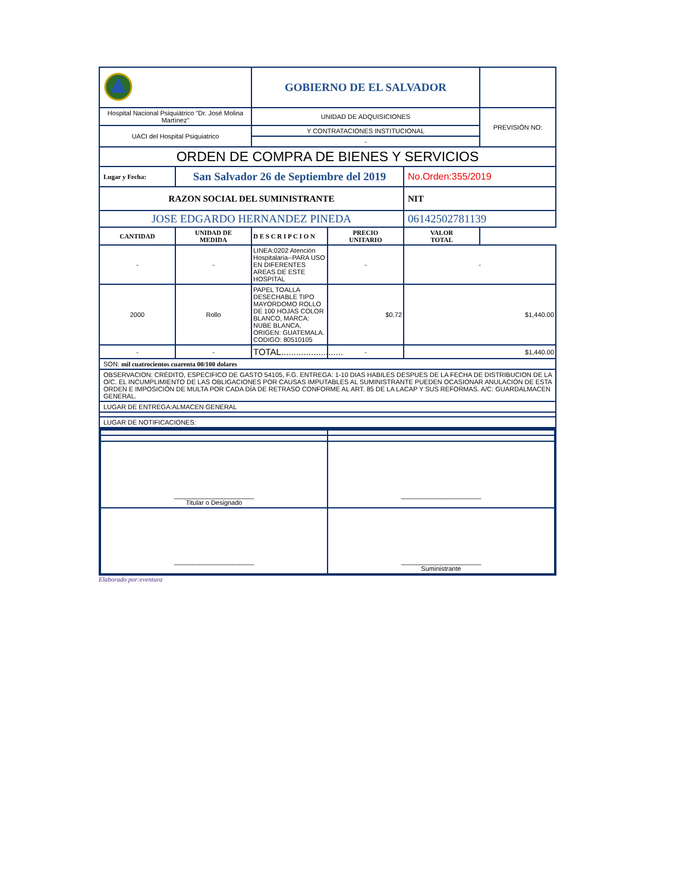| | | GOBIERNO DE EL SALVADOR | | | |
| Hospital Nacional Psiquiátrico "Dr. José Molina Martínez" | | UNIDAD DE ADQUISICIONES | | | PREVISIÓN NO: |
| UACI del Hospital Psiquiatrico | | Y CONTRATACIONES INSTITUCIONAL | | | |
| | | - | | | |
| ORDEN DE COMPRA DE BIENES Y SERVICIOS | | | | | |
| Lugar y Fecha: | San Salvador 26 de Septiembre del 2019 | | | No.Orden:355/2019 | |
| RAZON SOCIAL DEL SUMINISTRANTE | | | | NIT | |
| JOSE EDGARDO HERNANDEZ PINEDA | | | | 06142502781139 | |
| CANTIDAD | UNIDAD DE MEDIDA | D E S C R I P C I O N | PRECIO UNITARIO | VALOR TOTAL | |
| - | - | LINEA:0202 Atención Hospitalaria--PARA USO EN DIFERENTES AREAS DE ESTE HOSPITAL | - | - | |
| 2000 | Rollo | PAPEL TOALLA DESECHABLE TIPO MAYORDOMO ROLLO DE 100 HOJAS COLOR BLANCO, MARCA: NUBE BLANCA, ORIGEN: GUATEMALA. CODIGO: 80510105 | $0.72 | $1,440.00 | |
| - | - | TOTAL......................... | - | $1,440.00 | |
| SON: mil cuatrocientos cuarenta 00/100 dolares | | | | | |
| OBSERVACION: CRÉDITO, ESPECIFICO DE GASTO 54105, F.G. ENTREGA: 1-10 DIAS HABILES DESPUES DE LA FECHA DE DISTRIBUCION DE LA O/C. EL INCUMPLIMIENTO DE LAS OBLIGACIONES POR CAUSAS IMPUTABLES AL SUMINISTRANTE PUEDEN OCASIONAR ANULACIÓN DE ESTA ORDEN E IMPOSICIÓN DE MULTA POR CADA DÍA DE RETRASO CONFORME AL ART. 85 DE LA LACAP Y SUS REFORMAS. A/C: GUARDALMACEN GENERAL. | | | | | |
| LUGAR DE ENTREGA:ALMACEN GENERAL | | | | | |
| LUGAR DE NOTIFICACIONES: | | | | | |
| ______________________ Titular o Designado | ______________________ |
| ______________________ | ______________________ Suministrante |
Elaborado por:eventura